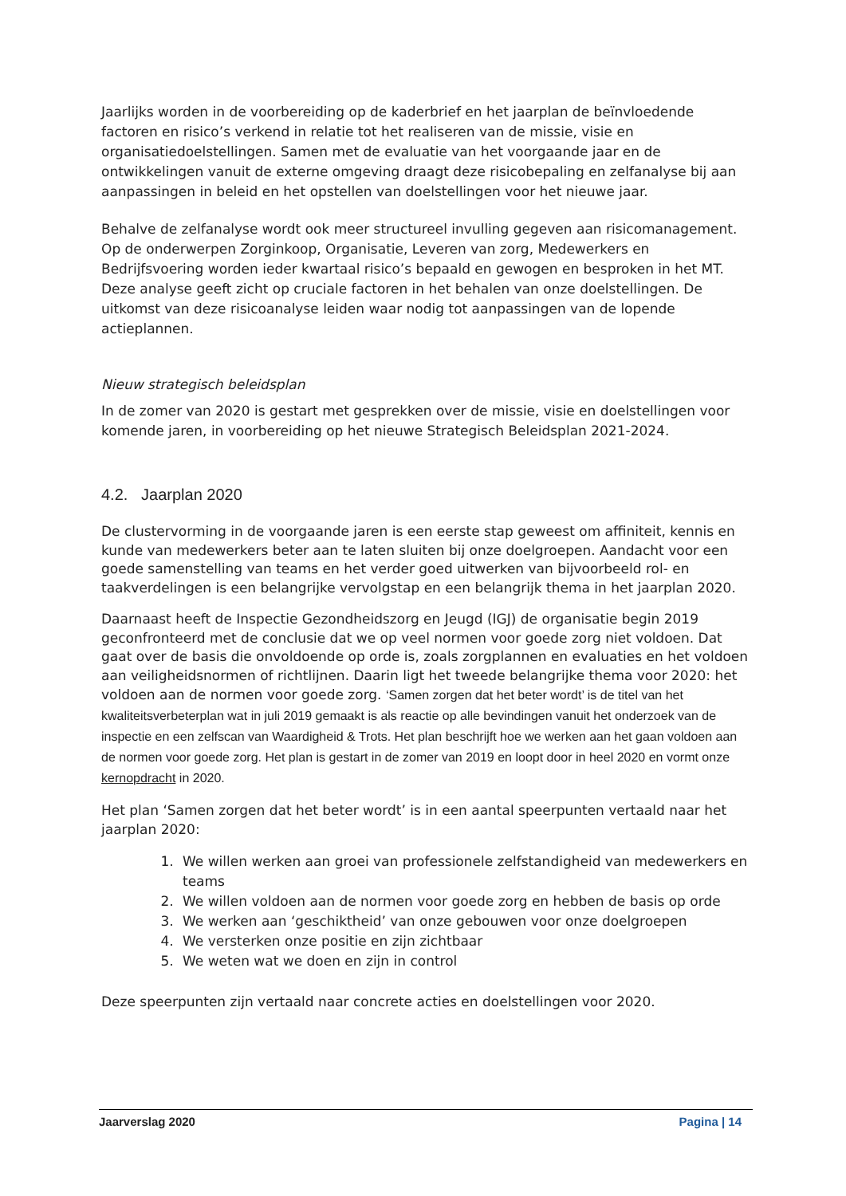Jaarlijks worden in de voorbereiding op de kaderbrief en het jaarplan de beïnvloedende factoren en risico’s verkend in relatie tot het realiseren van de missie, visie en organisatiedoelstellingen. Samen met de evaluatie van het voorgaande jaar en de ontwikkelingen vanuit de externe omgeving draagt deze risicobepaling en zelfanalyse bij aan aanpassingen in beleid en het opstellen van doelstellingen voor het nieuwe jaar.
Behalve de zelfanalyse wordt ook meer structureel invulling gegeven aan risicomanagement. Op de onderwerpen Zorginkoop, Organisatie, Leveren van zorg, Medewerkers en Bedrijfsvoering worden ieder kwartaal risico’s bepaald en gewogen en besproken in het MT. Deze analyse geeft zicht op cruciale factoren in het behalen van onze doelstellingen. De uitkomst van deze risicoanalyse leiden waar nodig tot aanpassingen van de lopende actieplannen.
Nieuw strategisch beleidsplan
In de zomer van 2020 is gestart met gesprekken over de missie, visie en doelstellingen voor komende jaren, in voorbereiding op het nieuwe Strategisch Beleidsplan 2021-2024.
4.2. Jaarplan 2020
De clustervorming in de voorgaande jaren is een eerste stap geweest om affiniteit, kennis en kunde van medewerkers beter aan te laten sluiten bij onze doelgroepen. Aandacht voor een goede samenstelling van teams en het verder goed uitwerken van bijvoorbeeld rol- en taakverdelingen is een belangrijke vervolgstap en een belangrijk thema in het jaarplan 2020.
Daarnaast heeft de Inspectie Gezondheidszorg en Jeugd (IGJ) de organisatie begin 2019 geconfronteerd met de conclusie dat we op veel normen voor goede zorg niet voldoen. Dat gaat over de basis die onvoldoende op orde is, zoals zorgplannen en evaluaties en het voldoen aan veiligheidsnormen of richtlijnen. Daarin ligt het tweede belangrijke thema voor 2020: het voldoen aan de normen voor goede zorg. ‘Samen zorgen dat het beter wordt’ is de titel van het kwaliteitsverbeterplan wat in juli 2019 gemaakt is als reactie op alle bevindingen vanuit het onderzoek van de inspectie en een zelfscan van Waardigheid & Trots. Het plan beschrijft hoe we werken aan het gaan voldoen aan de normen voor goede zorg. Het plan is gestart in de zomer van 2019 en loopt door in heel 2020 en vormt onze kernopdracht in 2020.
Het plan ‘Samen zorgen dat het beter wordt’ is in een aantal speerpunten vertaald naar het jaarplan 2020:
1. We willen werken aan groei van professionele zelfstandigheid van medewerkers en teams
2. We willen voldoen aan de normen voor goede zorg en hebben de basis op orde
3. We werken aan ‘geschiktheid’ van onze gebouwen voor onze doelgroepen
4. We versterken onze positie en zijn zichtbaar
5. We weten wat we doen en zijn in control
Deze speerpunten zijn vertaald naar concrete acties en doelstellingen voor 2020.
Jaarverslag 2020 Pagina | 14